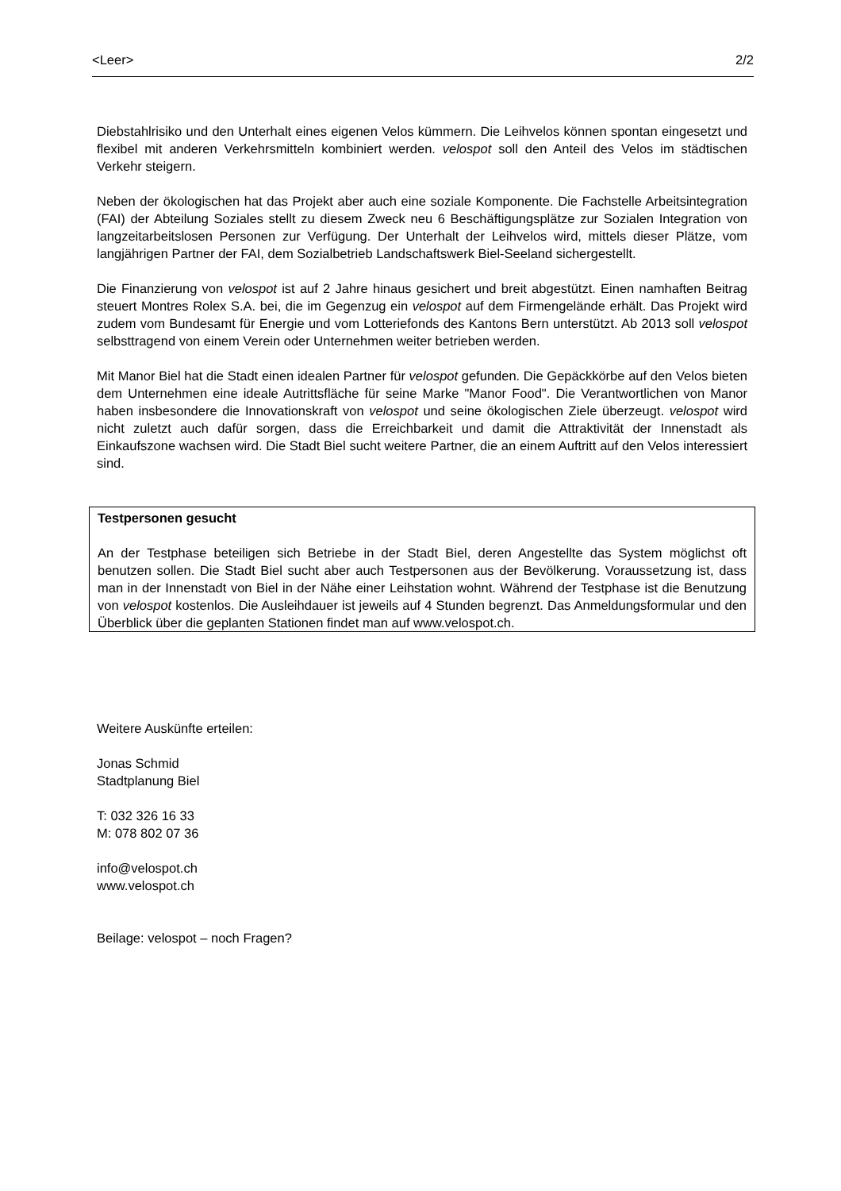<Leer> 2/2
Diebstahlrisiko und den Unterhalt eines eigenen Velos kümmern. Die Leihvelos können spontan eingesetzt und flexibel mit anderen Verkehrsmitteln kombiniert werden. velospot soll den Anteil des Velos im städtischen Verkehr steigern.
Neben der ökologischen hat das Projekt aber auch eine soziale Komponente. Die Fachstelle Arbeitsintegration (FAI) der Abteilung Soziales stellt zu diesem Zweck neu 6 Beschäftigungsplätze zur Sozialen Integration von langzeitarbeitslosen Personen zur Verfügung. Der Unterhalt der Leihvelos wird, mittels dieser Plätze, vom langjährigen Partner der FAI, dem Sozialbetrieb Landschaftswerk Biel-Seeland sichergestellt.
Die Finanzierung von velospot ist auf 2 Jahre hinaus gesichert und breit abgestützt. Einen namhaften Beitrag steuert Montres Rolex S.A. bei, die im Gegenzug ein velospot auf dem Firmengelände erhält. Das Projekt wird zudem vom Bundesamt für Energie und vom Lotteriefonds des Kantons Bern unterstützt. Ab 2013 soll velospot selbsttragend von einem Verein oder Unternehmen weiter betrieben werden.
Mit Manor Biel hat die Stadt einen idealen Partner für velospot gefunden. Die Gepäckkörbe auf den Velos bieten dem Unternehmen eine ideale Autrittsfläche für seine Marke "Manor Food". Die Verantwortlichen von Manor haben insbesondere die Innovationskraft von velospot und seine ökologischen Ziele überzeugt. velospot wird nicht zuletzt auch dafür sorgen, dass die Erreichbarkeit und damit die Attraktivität der Innenstadt als Einkaufszone wachsen wird. Die Stadt Biel sucht weitere Partner, die an einem Auftritt auf den Velos interessiert sind.
Testpersonen gesucht
An der Testphase beteiligen sich Betriebe in der Stadt Biel, deren Angestellte das System möglichst oft benutzen sollen. Die Stadt Biel sucht aber auch Testpersonen aus der Bevölkerung. Voraussetzung ist, dass man in der Innenstadt von Biel in der Nähe einer Leihstation wohnt. Während der Testphase ist die Benutzung von velospot kostenlos. Die Ausleihdauer ist jeweils auf 4 Stunden begrenzt. Das Anmeldungsformular und den Überblick über die geplanten Stationen findet man auf www.velospot.ch.
Weitere Auskünfte erteilen:
Jonas Schmid
Stadtplanung Biel
T: 032 326 16 33
M: 078 802 07 36
info@velospot.ch
www.velospot.ch
Beilage: velospot – noch Fragen?